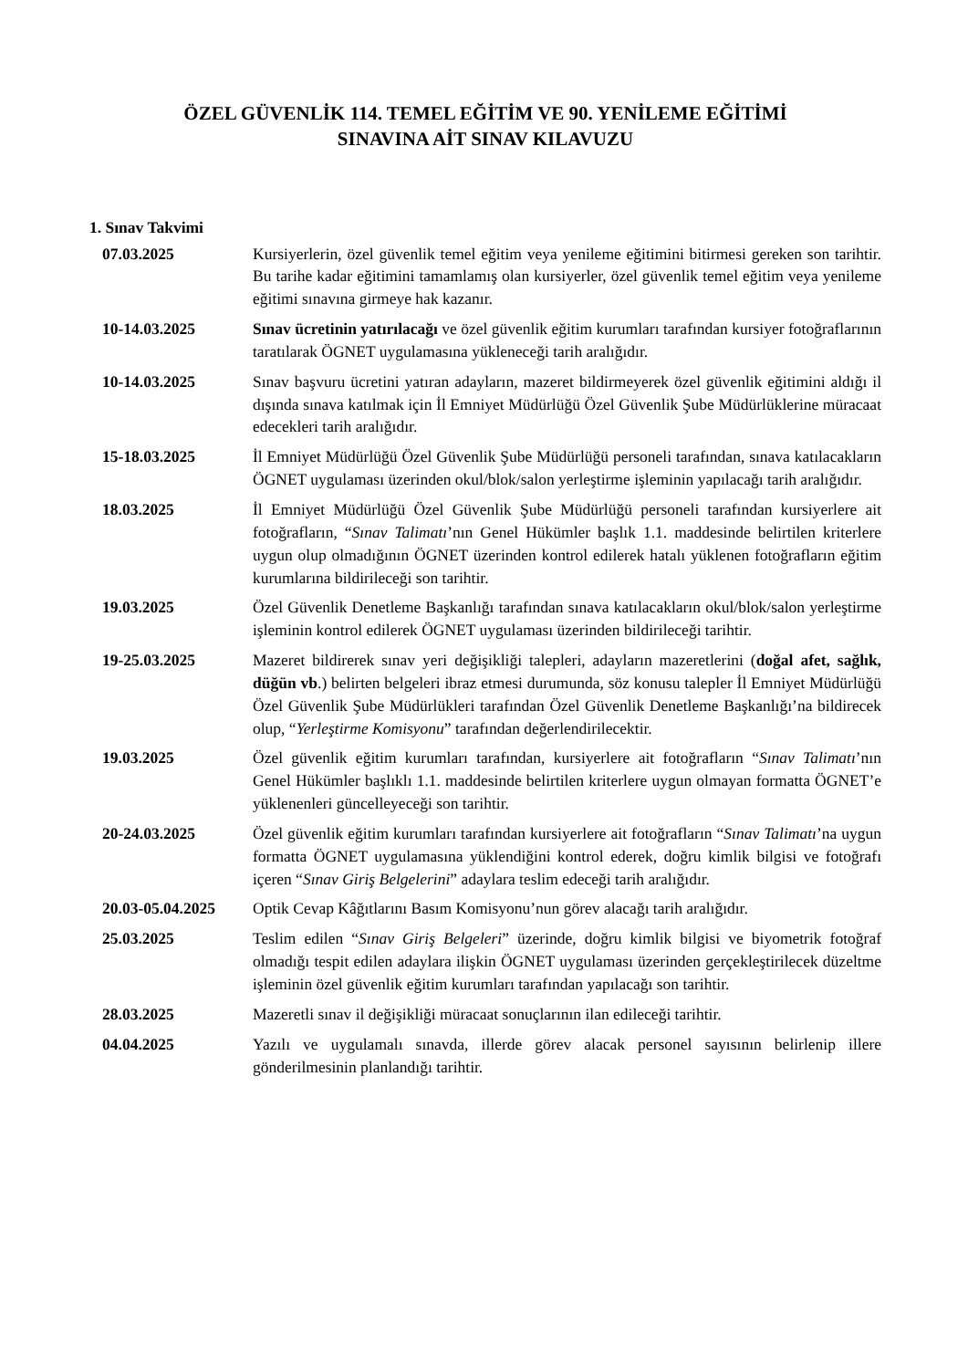ÖZEL GÜVENLİK 114. TEMEL EĞİTİM VE 90. YENİLEME EĞİTİMİ
SINAVINA AİT SINAV KILAVUZU
1. Sınav Takvimi
| 07.03.2025 | Kursiyerlerin, özel güvenlik temel eğitim veya yenileme eğitimini bitirmesi gereken son tarihtir. Bu tarihe kadar eğitimini tamamlamış olan kursiyerler, özel güvenlik temel eğitim veya yenileme eğitimi sınavına girmeye hak kazanır. |
| 10-14.03.2025 | Sınav ücretinin yatırılacağı ve özel güvenlik eğitim kurumları tarafından kursiyer fotoğraflarının taratılarak ÖGNET uygulamasına yükleneceği tarih aralığıdır. |
| 10-14.03.2025 | Sınav başvuru ücretini yatıran adayların, mazeret bildirmeyerek özel güvenlik eğitimini aldığı il dışında sınava katılmak için İl Emniyet Müdürlüğü Özel Güvenlik Şube Müdürlüklerine müracaat edecekleri tarih aralığıdır. |
| 15-18.03.2025 | İl Emniyet Müdürlüğü Özel Güvenlik Şube Müdürlüğü personeli tarafından, sınava katılacakların ÖGNET uygulaması üzerinden okul/blok/salon yerleştirme işleminin yapılacağı tarih aralığıdır. |
| 18.03.2025 | İl Emniyet Müdürlüğü Özel Güvenlik Şube Müdürlüğü personeli tarafından kursiyerlere ait fotoğrafların, “ Sınav Talimatı ’nın Genel Hükümler başlık 1.1. maddesinde belirtilen kriterlere uygun olup olmadığının ÖGNET üzerinden kontrol edilerek hatalı yüklenen fotoğrafların eğitim kurumlarına bildirileceği son tarihtir. |
| 19.03.2025 | Özel Güvenlik Denetleme Başkanlığı tarafından sınava katılacakların okul/blok/salon yerleştirme işleminin kontrol edilerek ÖGNET uygulaması üzerinden bildirileceği tarihtir. |
| 19-25.03.2025 | Mazeret bildirerek sınav yeri değişikliği talepleri, adayların mazeretlerini ( doğal afet, sağlık, düğün vb .) belirten belgeleri ibraz etmesi durumunda, söz konusu talepler İl Emniyet Müdürlüğü Özel Güvenlik Şube Müdürlükleri tarafından Özel Güvenlik Denetleme Başkanlığı’na bildirecek olup, “ Yerleştirme Komisyonu ” tarafından değerlendirilecektir. |
| 19.03.2025 | Özel güvenlik eğitim kurumları tarafından, kursiyerlere ait fotoğrafların “ Sınav Talimatı ’nın Genel Hükümler başlıklı 1.1. maddesinde belirtilen kriterlere uygun olmayan formatta ÖGNET’e yüklenenleri güncelleyeceği son tarihtir. |
| 20-24.03.2025 | Özel güvenlik eğitim kurumları tarafından kursiyerlere ait fotoğrafların “ Sınav Talimatı ’na uygun formatta ÖGNET uygulamasına yüklendiğini kontrol ederek, doğru kimlik bilgisi ve fotoğrafı içeren “ Sınav Giriş Belgelerini ” adaylara teslim edeceği tarih aralığıdır. |
| 20.03-05.04.2025 | Optik Cevap Kâğıtlarını Basım Komisyonu’nun görev alacağı tarih aralığıdır. |
| 25.03.2025 | Teslim edilen “ Sınav Giriş Belgeleri ” üzerinde, doğru kimlik bilgisi ve biyometrik fotoğraf olmadığı tespit edilen adaylara ilişkin ÖGNET uygulaması üzerinden gerçekleştirilecek düzeltme işleminin özel güvenlik eğitim kurumları tarafından yapılacağı son tarihtir. |
| 28.03.2025 | Mazeretli sınav il değişikliği müracaat sonuçlarının ilan edileceği tarihtir. |
| 04.04.2025 | Yazılı ve uygulamalı sınavda, illerde görev alacak personel sayısının belirlenip illere gönderilmesinin planlandığı tarihtir. |